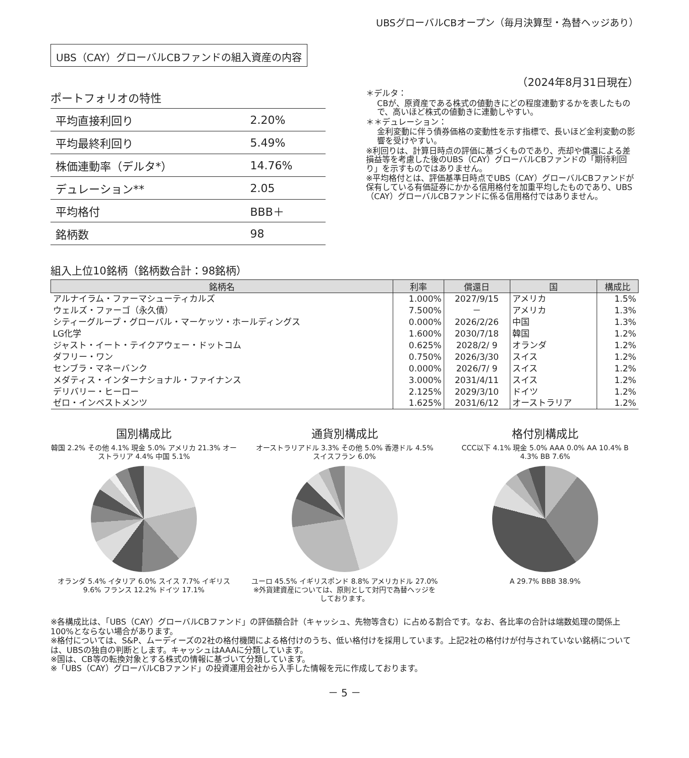UBSグローバルCBオープン（毎月決算型・為替ヘッジあり）
UBS（CAY）グローバルCBファンドの組入資産の内容
（2024年8月31日現在）
ポートフォリオの特性
| 平均直接利回り | 2.20% |
| 平均最終利回り | 5.49% |
| 株価連動率（デルタ*） | 14.76% |
| デュレーション** | 2.05 |
| 平均格付 | BBB＋ |
| 銘柄数 | 98 |
＊デルタ：
CBが、原資産である株式の値動きにどの程度連動するかを表したもので、高いほど株式の値動きに連動しやすい。
＊＊デュレーション：
金利変動に伴う債券価格の変動性を示す指標で、長いほど金利変動の影響を受けやすい。
※利回りは、計算日時点の評価に基づくものであり、売却や償還による差損益等を考慮した後のUBS（CAY）グローバルCBファンドの「期待利回り」を示すものではありません。
※平均格付とは、評価基準日時点でUBS（CAY）グローバルCBファンドが保有している有価証券にかかる信用格付を加重平均したものであり、UBS（CAY）グローバルCBファンドに係る信用格付ではありません。
組入上位10銘柄（銘柄数合計：98銘柄）
| 銘柄名 | 利率 | 償還日 | 国 | 構成比 |
| --- | --- | --- | --- | --- |
| アルナイラム・ファーマシューティカルズ | 1.000% | 2027/9/15 | アメリカ | 1.5% |
| ウェルズ・ファーゴ（永久債） | 7.500% | － | アメリカ | 1.3% |
| シティーグループ・グローバル・マーケッツ・ホールディングス | 0.000% | 2026/2/26 | 中国 | 1.3% |
| LG化学 | 1.600% | 2030/7/18 | 韓国 | 1.2% |
| ジャスト・イート・テイクアウェー・ドットコム | 0.625% | 2028/2/ 9 | オランダ | 1.2% |
| ダフリー・ワン | 0.750% | 2026/3/30 | スイス | 1.2% |
| センブラ・マネーバンク | 0.000% | 2026/7/ 9 | スイス | 1.2% |
| メダティス・インターナショナル・ファイナンス | 3.000% | 2031/4/11 | スイス | 1.2% |
| デリバリー・ヒーロー | 2.125% | 2029/3/10 | ドイツ | 1.2% |
| ゼロ・インベストメンツ | 1.625% | 2031/6/12 | オーストラリア | 1.2% |
国別構成比
韓国 2.2% その他 4.1% 現金 5.0% アメリカ 21.3% オーストラリア 4.4% 中国 5.1%
オランダ 5.4% イタリア 6.0% スイス 7.7% イギリス 9.6% フランス 12.2% ドイツ 17.1%
通貨別構成比
オーストラリアドル 3.3% その他 5.0% 香港ドル 4.5% スイスフラン 6.0%
ユーロ 45.5% イギリスポンド 8.8% アメリカドル 27.0%
※外貨建資産については、原則として対円で為替ヘッジをしております。
格付別構成比
CCC以下 4.1% 現金 5.0% AAA 0.0% AA 10.4% B 4.3% BB 7.6%
A 29.7% BBB 38.9%
※各構成比は、「UBS（CAY）グローバルCBファンド」の評価額合計（キャッシュ、先物等含む）に占める割合です。なお、各比率の合計は端数処理の関係上100%とならない場合があります。
※格付については、S&P、ムーディーズの2社の格付機関による格付けのうち、低い格付けを採用しています。上記2社の格付けが付与されていない銘柄については、UBSの独自の判断とします。キャッシュはAAAに分類しています。
※国は、CB等の転換対象とする株式の情報に基づいて分類しています。
※「UBS（CAY）グローバルCBファンド」の投資運用会社から入手した情報を元に作成しております。
－ 5 －